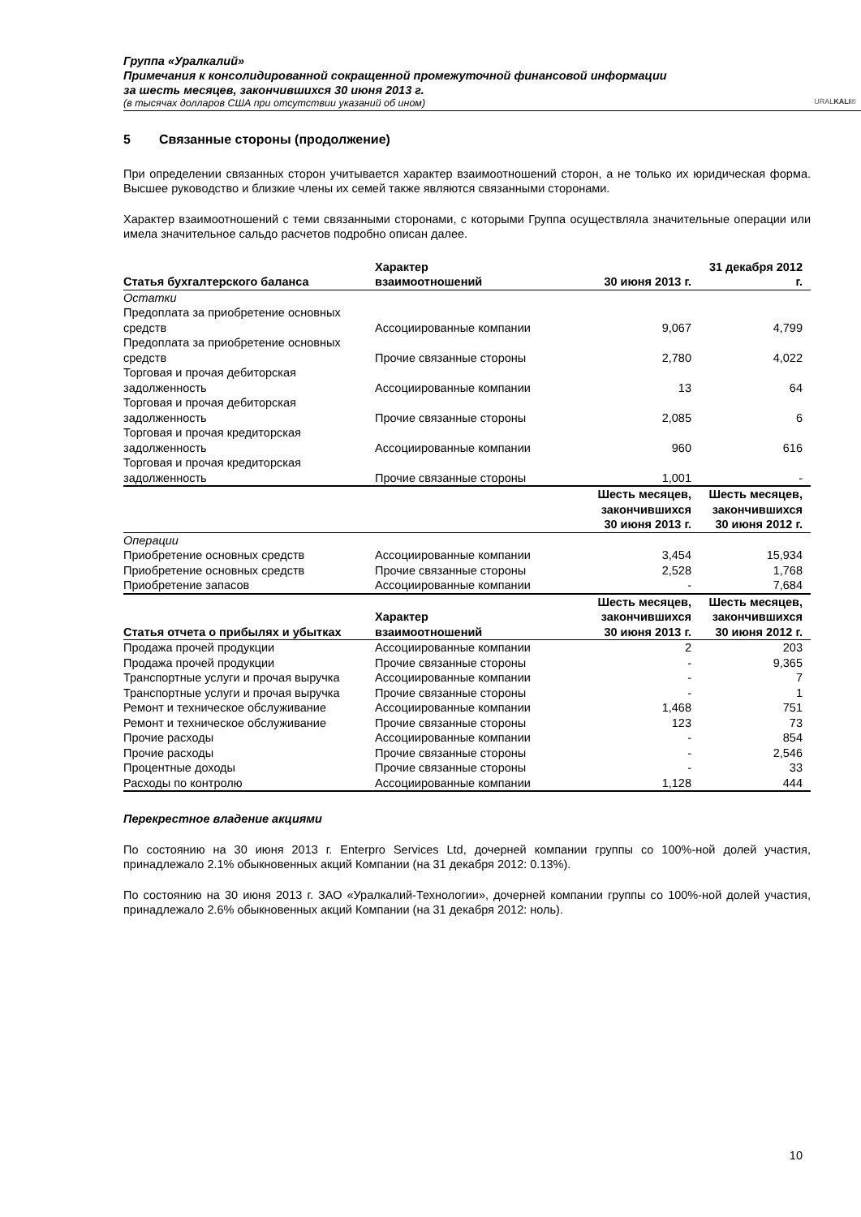Группа «Уралкалий»
Примечания к консолидированной сокращенной промежуточной финансовой информации
за шесть месяцев, закончившихся 30 июня 2013 г.
(в тысячах долларов США при отсутствии указаний об ином)
URALKALI®
5 Связанные стороны (продолжение)
При определении связанных сторон учитывается характер взаимоотношений сторон, а не только их юридическая форма. Высшее руководство и близкие члены их семей также являются связанными сторонами.
Характер взаимоотношений с теми связанными сторонами, с которыми Группа осуществляла значительные операции или имела значительное сальдо расчетов подробно описан далее.
| Статья бухгалтерского баланса | Характер взаимоотношений | 30 июня 2013 г. | 31 декабря 2012 г. |
| --- | --- | --- | --- |
| Остатки | | | |
| Предоплата за приобретение основных средств | Ассоциированные компании | 9,067 | 4,799 |
| Предоплата за приобретение основных средств | Прочие связанные стороны | 2,780 | 4,022 |
| Торговая и прочая дебиторская задолженность | Ассоциированные компании | 13 | 64 |
| Торговая и прочая дебиторская задолженность | Прочие связанные стороны | 2,085 | 6 |
| Торговая и прочая кредиторская задолженность | Ассоциированные компании | 960 | 616 |
| Торговая и прочая кредиторская задолженность | Прочие связанные стороны | 1,001 | - |
| | | Шесть месяцев, закончившихся 30 июня 2013 г. | Шесть месяцев, закончившихся 30 июня 2012 г. |
| Операции | | | |
| Приобретение основных средств | Ассоциированные компании | 3,454 | 15,934 |
| Приобретение основных средств | Прочие связанные стороны | 2,528 | 1,768 |
| Приобретение запасов | Ассоциированные компании | - | 7,684 |
| Статья отчета о прибылях и убытках | Характер взаимоотношений | Шесть месяцев, закончившихся 30 июня 2013 г. | Шесть месяцев, закончившихся 30 июня 2012 г. |
| Продажа прочей продукции | Ассоциированные компании | 2 | 203 |
| Продажа прочей продукции | Прочие связанные стороны | - | 9,365 |
| Транспортные услуги и прочая выручка | Ассоциированные компании | - | 7 |
| Транспортные услуги и прочая выручка | Прочие связанные стороны | - | 1 |
| Ремонт и техническое обслуживание | Ассоциированные компании | 1,468 | 751 |
| Ремонт и техническое обслуживание | Прочие связанные стороны | 123 | 73 |
| Прочие расходы | Ассоциированные компании | - | 854 |
| Прочие расходы | Прочие связанные стороны | - | 2,546 |
| Процентные доходы | Прочие связанные стороны | - | 33 |
| Расходы по контролю | Ассоциированные компании | 1,128 | 444 |
Перекрестное владение акциями
По состоянию на 30 июня 2013 г. Enterpro Services Ltd, дочерней компании группы со 100%-ной долей участия, принадлежало 2.1% обыкновенных акций Компании (на 31 декабря 2012: 0.13%).
По состоянию на 30 июня 2013 г. ЗАО «Уралкалий-Технологии», дочерней компании группы со 100%-ной долей участия, принадлежало 2.6% обыкновенных акций Компании (на 31 декабря 2012: ноль).
10